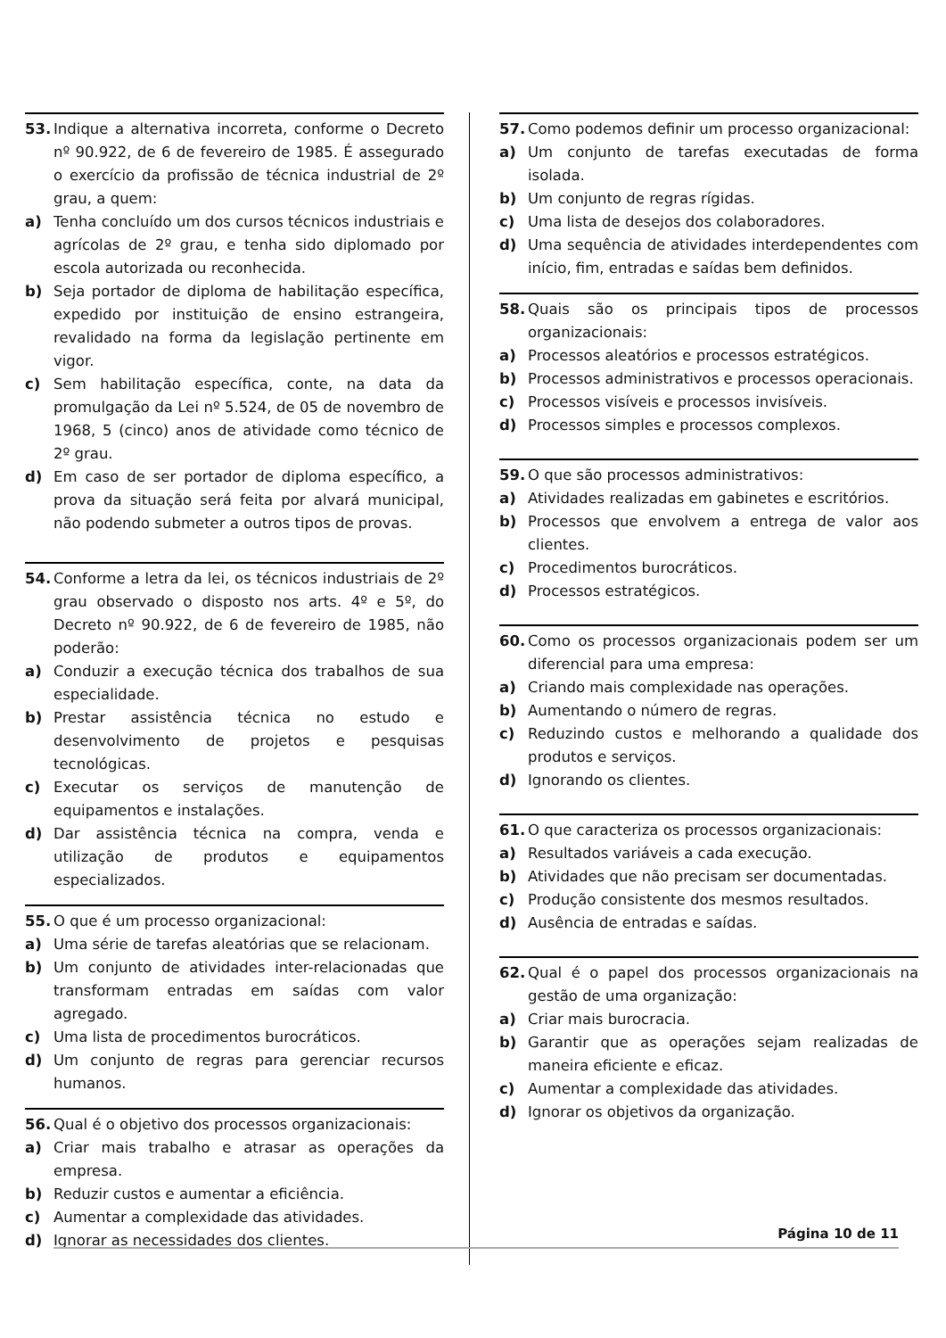53. Indique a alternativa incorreta, conforme o Decreto nº 90.922, de 6 de fevereiro de 1985. É assegurado o exercício da profissão de técnica industrial de 2º grau, a quem:
a) Tenha concluído um dos cursos técnicos industriais e agrícolas de 2º grau, e tenha sido diplomado por escola autorizada ou reconhecida.
b) Seja portador de diploma de habilitação específica, expedido por instituição de ensino estrangeira, revalidado na forma da legislação pertinente em vigor.
c) Sem habilitação específica, conte, na data da promulgação da Lei nº 5.524, de 05 de novembro de 1968, 5 (cinco) anos de atividade como técnico de 2º grau.
d) Em caso de ser portador de diploma específico, a prova da situação será feita por alvará municipal, não podendo submeter a outros tipos de provas.
54. Conforme a letra da lei, os técnicos industriais de 2º grau observado o disposto nos arts. 4º e 5º, do Decreto nº 90.922, de 6 de fevereiro de 1985, não poderão:
a) Conduzir a execução técnica dos trabalhos de sua especialidade.
b) Prestar assistência técnica no estudo e desenvolvimento de projetos e pesquisas tecnológicas.
c) Executar os serviços de manutenção de equipamentos e instalações.
d) Dar assistência técnica na compra, venda e utilização de produtos e equipamentos especializados.
55. O que é um processo organizacional:
a) Uma série de tarefas aleatórias que se relacionam.
b) Um conjunto de atividades inter-relacionadas que transformam entradas em saídas com valor agregado.
c) Uma lista de procedimentos burocráticos.
d) Um conjunto de regras para gerenciar recursos humanos.
56. Qual é o objetivo dos processos organizacionais:
a) Criar mais trabalho e atrasar as operações da empresa.
b) Reduzir custos e aumentar a eficiência.
c) Aumentar a complexidade das atividades.
d) Ignorar as necessidades dos clientes.
57. Como podemos definir um processo organizacional:
a) Um conjunto de tarefas executadas de forma isolada.
b) Um conjunto de regras rígidas.
c) Uma lista de desejos dos colaboradores.
d) Uma sequência de atividades interdependentes com início, fim, entradas e saídas bem definidos.
58. Quais são os principais tipos de processos organizacionais:
a) Processos aleatórios e processos estratégicos.
b) Processos administrativos e processos operacionais.
c) Processos visíveis e processos invisíveis.
d) Processos simples e processos complexos.
59. O que são processos administrativos:
a) Atividades realizadas em gabinetes e escritórios.
b) Processos que envolvem a entrega de valor aos clientes.
c) Procedimentos burocráticos.
d) Processos estratégicos.
60. Como os processos organizacionais podem ser um diferencial para uma empresa:
a) Criando mais complexidade nas operações.
b) Aumentando o número de regras.
c) Reduzindo custos e melhorando a qualidade dos produtos e serviços.
d) Ignorando os clientes.
61. O que caracteriza os processos organizacionais:
a) Resultados variáveis a cada execução.
b) Atividades que não precisam ser documentadas.
c) Produção consistente dos mesmos resultados.
d) Ausência de entradas e saídas.
62. Qual é o papel dos processos organizacionais na gestão de uma organização:
a) Criar mais burocracia.
b) Garantir que as operações sejam realizadas de maneira eficiente e eficaz.
c) Aumentar a complexidade das atividades.
d) Ignorar os objetivos da organização.
Página 10 de 11